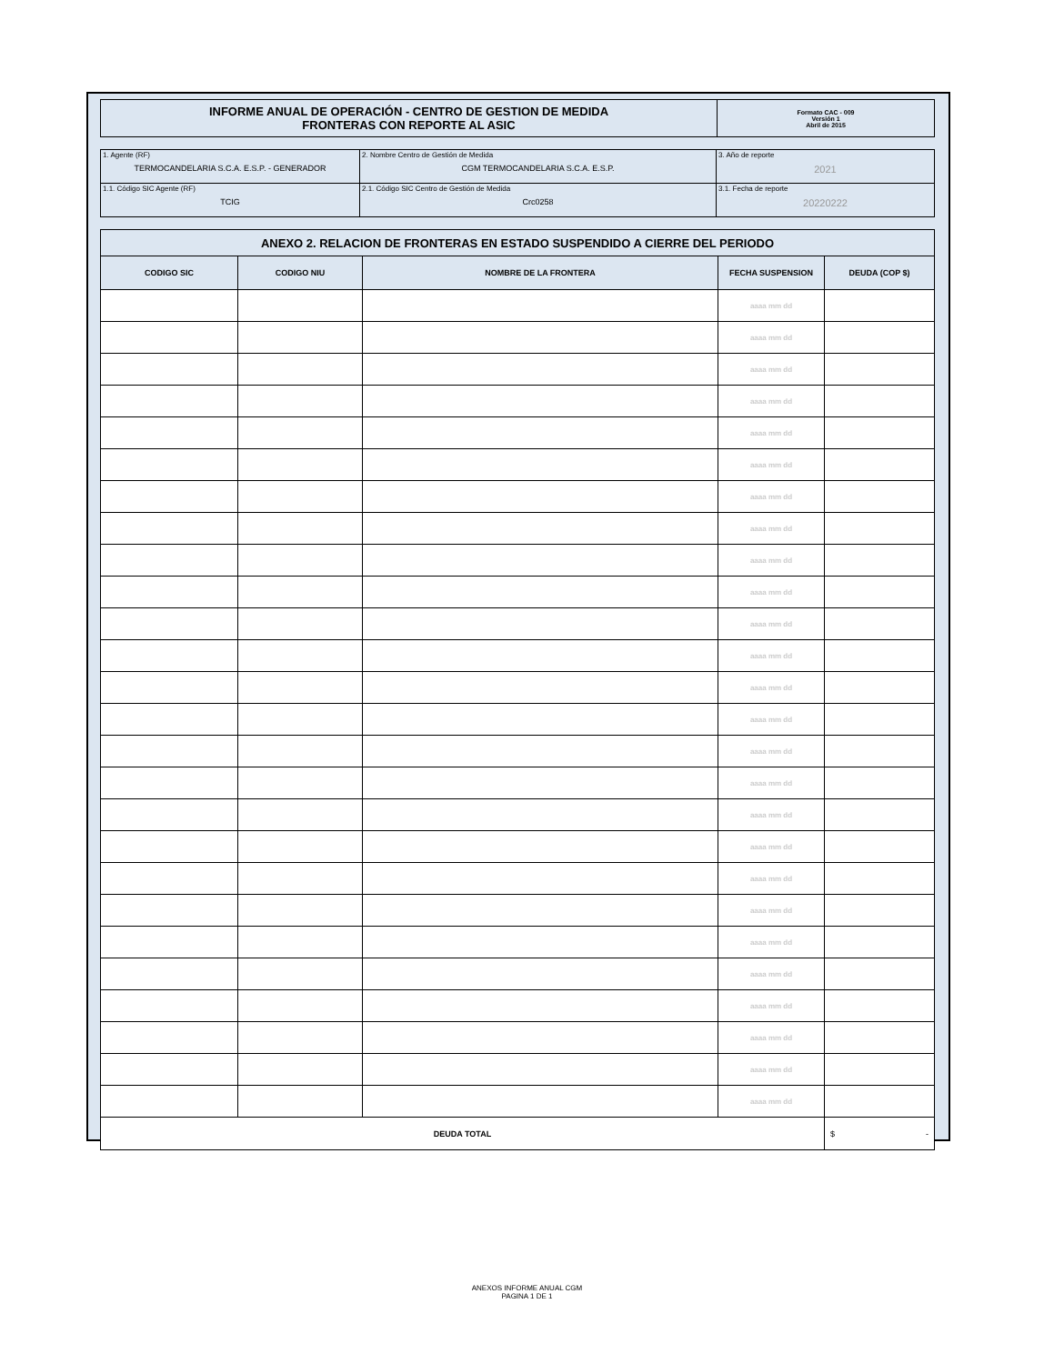| INFORME ANUAL DE OPERACIÓN - CENTRO DE GESTION DE MEDIDA FRONTERAS CON REPORTE AL ASIC | Formato CAC - 009 Versión 1 Abril de 2015 |
| 1. Agente (RF) TERMOCANDELARIA S.C.A. E.S.P. - GENERADOR | 2. Nombre Centro de Gestión de Medida CGM TERMOCANDELARIA S.C.A. E.S.P. | 3. Año de reporte 2021 |
| 1.1. Código SIC Agente (RF) TCIG | 2.1. Código SIC Centro de Gestión de Medida Crc0258 | 3.1. Fecha de reporte 20220222 |
| ANEXO 2. RELACION DE FRONTERAS EN ESTADO SUSPENDIDO A CIERRE DEL PERIODO | | | | |
| --- | --- | --- | --- | --- |
| CODIGO SIC | CODIGO NIU | NOMBRE DE LA FRONTERA | FECHA SUSPENSION | DEUDA (COP $) |
| | | | aaaa mm dd | |
| | | | aaaa mm dd | |
| | | | aaaa mm dd | |
| | | | aaaa mm dd | |
| | | | aaaa mm dd | |
| | | | aaaa mm dd | |
| | | | aaaa mm dd | |
| | | | aaaa mm dd | |
| | | | aaaa mm dd | |
| | | | aaaa mm dd | |
| | | | aaaa mm dd | |
| | | | aaaa mm dd | |
| | | | aaaa mm dd | |
| | | | aaaa mm dd | |
| | | | aaaa mm dd | |
| | | | aaaa mm dd | |
| | | | aaaa mm dd | |
| | | | aaaa mm dd | |
| | | | aaaa mm dd | |
| | | | aaaa mm dd | |
| | | | aaaa mm dd | |
| | | | aaaa mm dd | |
| | | | aaaa mm dd | |
| | | | aaaa mm dd | |
| | | | aaaa mm dd | |
| | | | aaaa mm dd | |
| DEUDA TOTAL | | | | $ - |
ANEXOS INFORME ANUAL CGM
PAGINA 1 DE 1